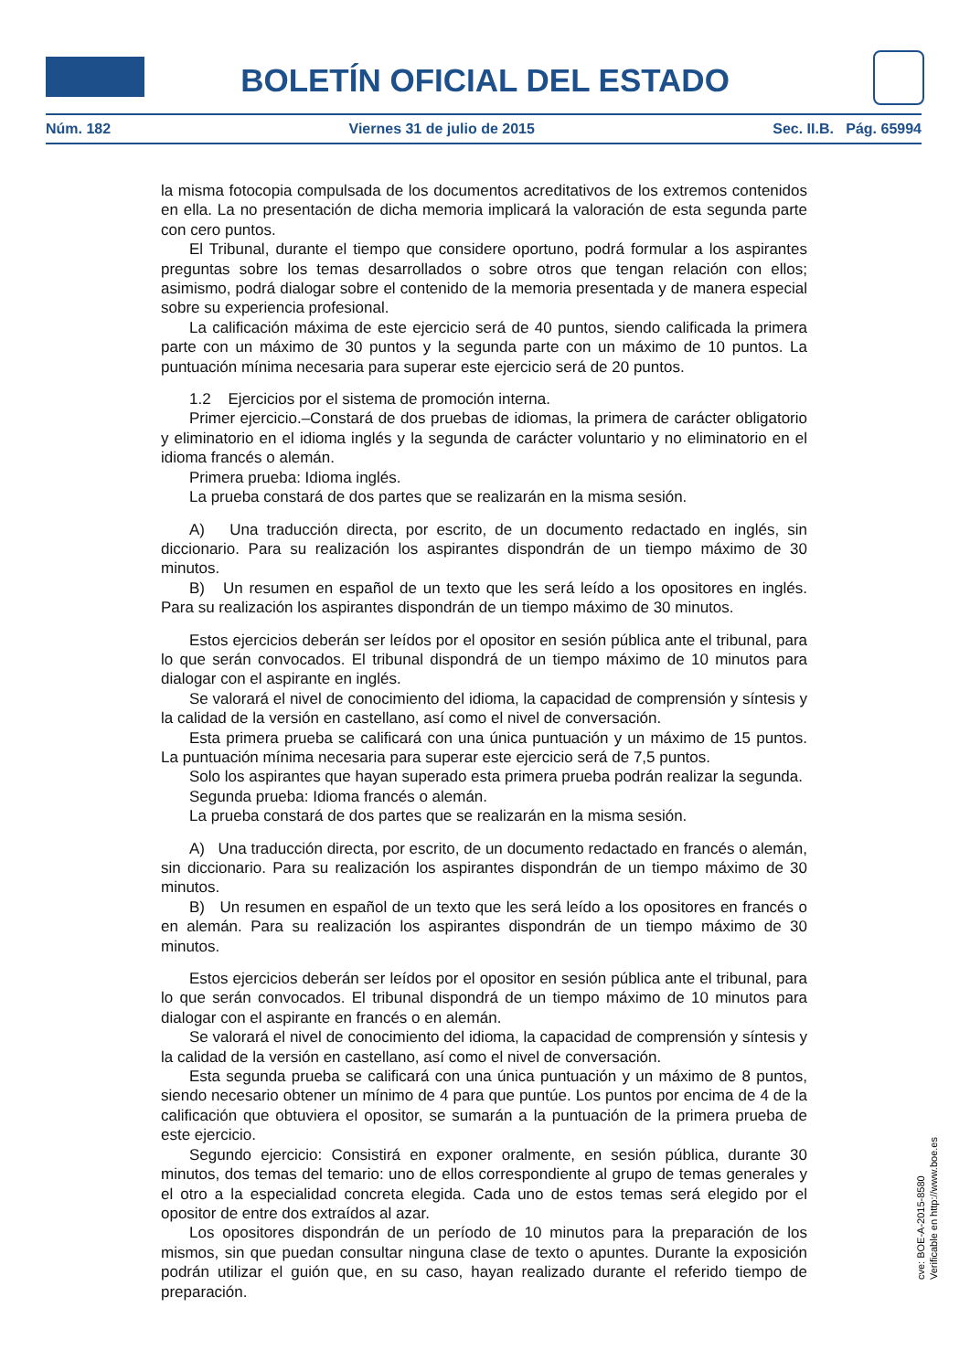BOLETÍN OFICIAL DEL ESTADO
Núm. 182 Viernes 31 de julio de 2015 Sec. II.B. Pág. 65994
la misma fotocopia compulsada de los documentos acreditativos de los extremos contenidos en ella. La no presentación de dicha memoria implicará la valoración de esta segunda parte con cero puntos.
El Tribunal, durante el tiempo que considere oportuno, podrá formular a los aspirantes preguntas sobre los temas desarrollados o sobre otros que tengan relación con ellos; asimismo, podrá dialogar sobre el contenido de la memoria presentada y de manera especial sobre su experiencia profesional.
La calificación máxima de este ejercicio será de 40 puntos, siendo calificada la primera parte con un máximo de 30 puntos y la segunda parte con un máximo de 10 puntos. La puntuación mínima necesaria para superar este ejercicio será de 20 puntos.
1.2 Ejercicios por el sistema de promoción interna.
Primer ejercicio.–Constará de dos pruebas de idiomas, la primera de carácter obligatorio y eliminatorio en el idioma inglés y la segunda de carácter voluntario y no eliminatorio en el idioma francés o alemán.
Primera prueba: Idioma inglés.
La prueba constará de dos partes que se realizarán en la misma sesión.
A) Una traducción directa, por escrito, de un documento redactado en inglés, sin diccionario. Para su realización los aspirantes dispondrán de un tiempo máximo de 30 minutos.
B) Un resumen en español de un texto que les será leído a los opositores en inglés. Para su realización los aspirantes dispondrán de un tiempo máximo de 30 minutos.
Estos ejercicios deberán ser leídos por el opositor en sesión pública ante el tribunal, para lo que serán convocados. El tribunal dispondrá de un tiempo máximo de 10 minutos para dialogar con el aspirante en inglés.
Se valorará el nivel de conocimiento del idioma, la capacidad de comprensión y síntesis y la calidad de la versión en castellano, así como el nivel de conversación.
Esta primera prueba se calificará con una única puntuación y un máximo de 15 puntos. La puntuación mínima necesaria para superar este ejercicio será de 7,5 puntos.
Solo los aspirantes que hayan superado esta primera prueba podrán realizar la segunda.
Segunda prueba: Idioma francés o alemán.
La prueba constará de dos partes que se realizarán en la misma sesión.
A) Una traducción directa, por escrito, de un documento redactado en francés o alemán, sin diccionario. Para su realización los aspirantes dispondrán de un tiempo máximo de 30 minutos.
B) Un resumen en español de un texto que les será leído a los opositores en francés o en alemán. Para su realización los aspirantes dispondrán de un tiempo máximo de 30 minutos.
Estos ejercicios deberán ser leídos por el opositor en sesión pública ante el tribunal, para lo que serán convocados. El tribunal dispondrá de un tiempo máximo de 10 minutos para dialogar con el aspirante en francés o en alemán.
Se valorará el nivel de conocimiento del idioma, la capacidad de comprensión y síntesis y la calidad de la versión en castellano, así como el nivel de conversación.
Esta segunda prueba se calificará con una única puntuación y un máximo de 8 puntos, siendo necesario obtener un mínimo de 4 para que puntúe. Los puntos por encima de 4 de la calificación que obtuviera el opositor, se sumarán a la puntuación de la primera prueba de este ejercicio.
Segundo ejercicio: Consistirá en exponer oralmente, en sesión pública, durante 30 minutos, dos temas del temario: uno de ellos correspondiente al grupo de temas generales y el otro a la especialidad concreta elegida. Cada uno de estos temas será elegido por el opositor de entre dos extraídos al azar.
Los opositores dispondrán de un período de 10 minutos para la preparación de los mismos, sin que puedan consultar ninguna clase de texto o apuntes. Durante la exposición podrán utilizar el guión que, en su caso, hayan realizado durante el referido tiempo de preparación.
cve: BOE-A-2015-8580
Verificable en http://www.boe.es